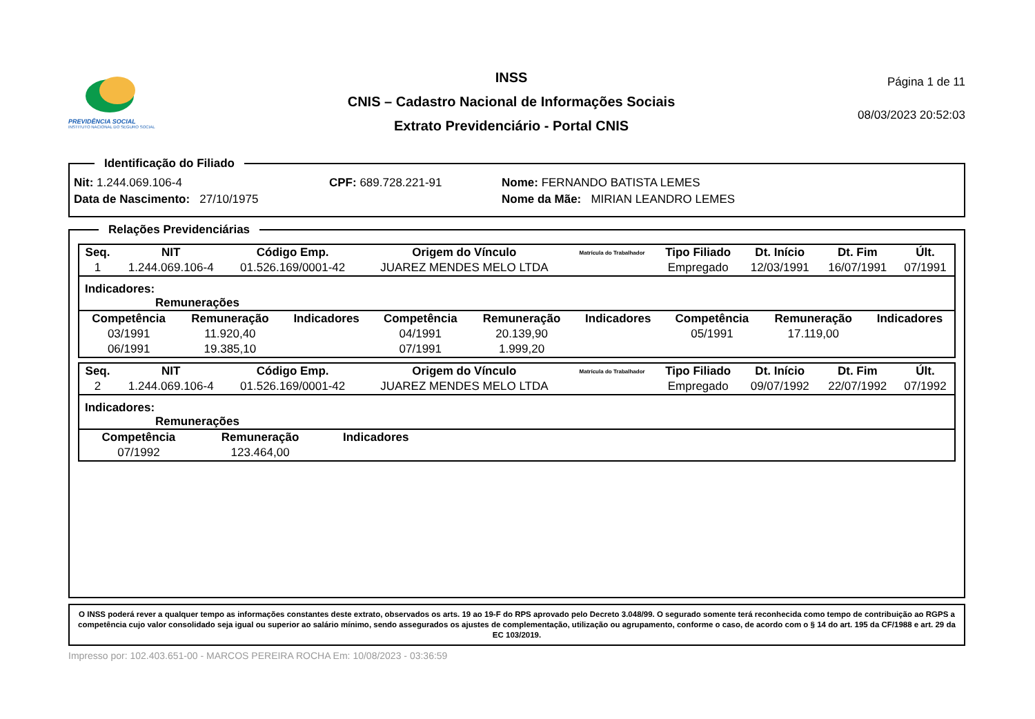PREVIDÊNCIA SOCIAL
INSTITUTO NACIONAL DO SEGURO SOCIAL
INSS
CNIS – Cadastro Nacional de Informações Sociais
Extrato Previdenciário - Portal CNIS
Página 1 de 11
08/03/2023 20:52:03
Identificação do Filiado Nit: 1.244.069.106-4 CPF: 689.728.221-91 Nome: FERNANDO BATISTA LEMES
Data de Nascimento: 27/10/1975 Nome da Mãe: MIRIAN LEANDRO LEMES Relações Previdenciárias
| Seq. | NIT | Código Emp. | Origem do Vínculo | Matrícula do Trabalhador | Tipo Filiado | Dt. Início | Dt. Fim | Últ. |
| --- | --- | --- | --- | --- | --- | --- | --- | --- |
| 1 | 1.244.069.106-4 | 01.526.169/0001-42 | JUAREZ MENDES MELO LTDA | | Empregado | 12/03/1991 | 16/07/1991 | 07/1991 |
Indicadores:
Remunerações
| Competência | Remuneração | Indicadores | Competência | Remuneração | Indicadores | Competência | Remuneração | Indicadores |
| --- | --- | --- | --- | --- | --- | --- | --- | --- |
| 03/1991 | 11.920,40 | | 04/1991 | 20.139,90 | | 05/1991 | 17.119,00 | |
| 06/1991 | 19.385,10 | | 07/1991 | 1.999,20 | | | | |
| Seq. | NIT | Código Emp. | Origem do Vínculo | Matrícula do Trabalhador | Tipo Filiado | Dt. Início | Dt. Fim | Últ. |
| --- | --- | --- | --- | --- | --- | --- | --- | --- |
| 2 | 1.244.069.106-4 | 01.526.169/0001-42 | JUAREZ MENDES MELO LTDA | | Empregado | 09/07/1992 | 22/07/1992 | 07/1992 |
Indicadores:
Remunerações
| Competência | Remuneração | Indicadores |
| --- | --- | --- |
| 07/1992 | 123.464,00 | |
O INSS poderá rever a qualquer tempo as informações constantes deste extrato, observados os arts. 19 ao 19-F do RPS aprovado pelo Decreto 3.048/99. O segurado somente terá reconhecida como tempo de contribuição ao RGPS a competência cujo valor consolidado seja igual ou superior ao salário mínimo, sendo assegurados os ajustes de complementação, utilização ou agrupamento, conforme o caso, de acordo com o § 14 do art. 195 da CF/1988 e art. 29 da EC 103/2019.
Impresso por: 102.403.651-00 - MARCOS PEREIRA ROCHA Em: 10/08/2023 - 03:36:59